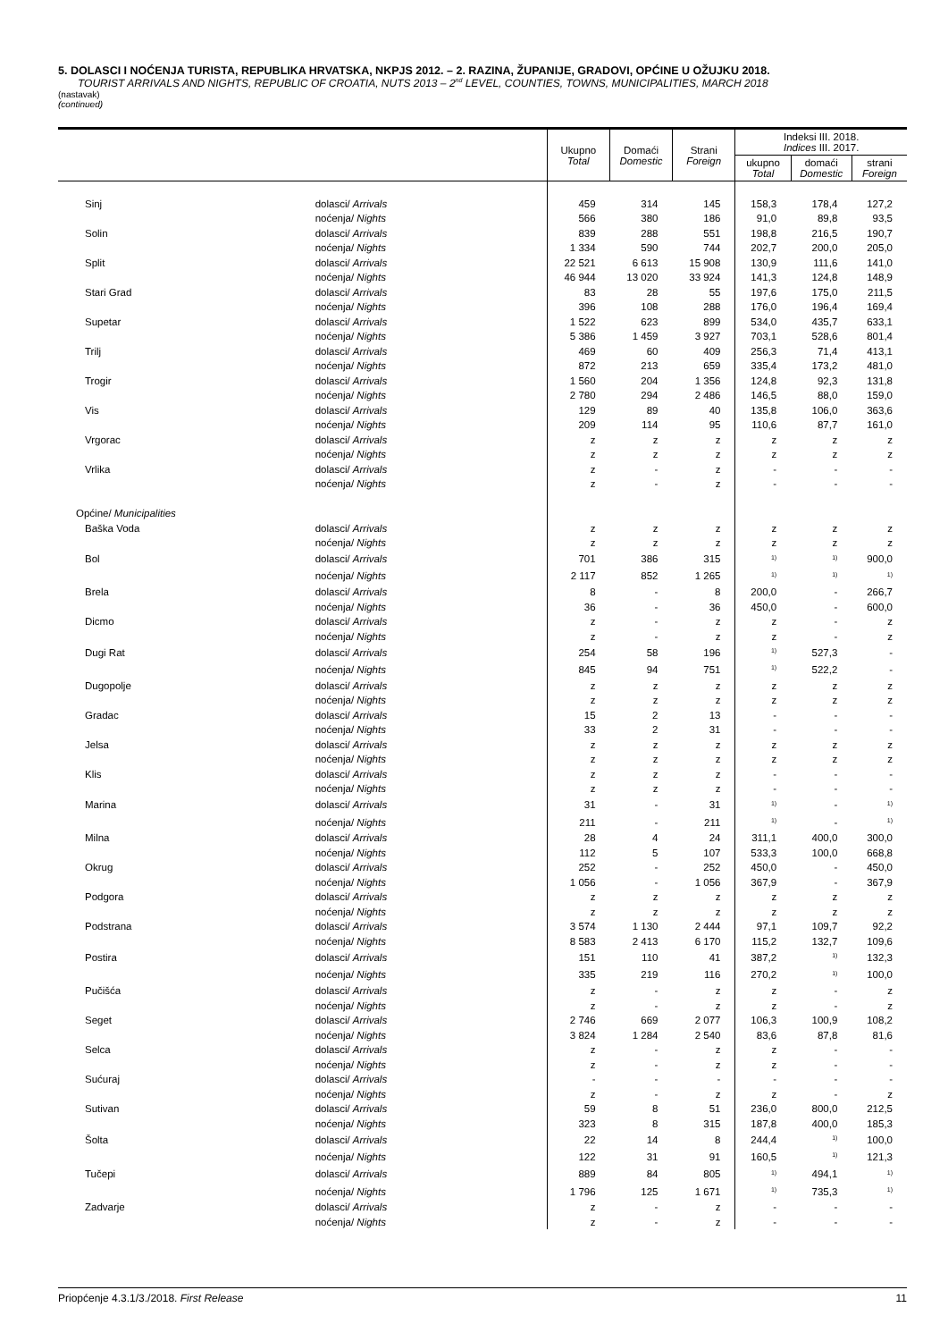5. DOLASCI I NOĆENJA TURISTA, REPUBLIKA HRVATSKA, NKPJS 2012. – 2. RAZINA, ŽUPANIJE, GRADOVI, OPĆINE U OŽUJKU 2018.
TOURIST ARRIVALS AND NIGHTS, REPUBLIC OF CROATIA, NUTS 2013 – 2<sup>nd</sup> LEVEL, COUNTIES, TOWNS, MUNICIPALITIES, MARCH 2018
(nastavak)
(continued)
| | | Ukupno Total | Domaći Domestic | Strani Foreign | Indeksi III. 2018. Indices III. 2017. | | |
| --- | --- | --- | --- | --- | --- | --- | --- |
| | | | | | ukupno Total | domaći Domestic | strani Foreign |
| Sinj | dolasci/ Arrivals | 459 | 314 | 145 | 158,3 | 178,4 | 127,2 |
| | noćenja/ Nights | 566 | 380 | 186 | 91,0 | 89,8 | 93,5 |
| Solin | dolasci/ Arrivals | 839 | 288 | 551 | 198,8 | 216,5 | 190,7 |
| | noćenja/ Nights | 1 334 | 590 | 744 | 202,7 | 200,0 | 205,0 |
| Split | dolasci/ Arrivals | 22 521 | 6 613 | 15 908 | 130,9 | 111,6 | 141,0 |
| | noćenja/ Nights | 46 944 | 13 020 | 33 924 | 141,3 | 124,8 | 148,9 |
| Stari Grad | dolasci/ Arrivals | 83 | 28 | 55 | 197,6 | 175,0 | 211,5 |
| | noćenja/ Nights | 396 | 108 | 288 | 176,0 | 196,4 | 169,4 |
| Supetar | dolasci/ Arrivals | 1 522 | 623 | 899 | 534,0 | 435,7 | 633,1 |
| | noćenja/ Nights | 5 386 | 1 459 | 3 927 | 703,1 | 528,6 | 801,4 |
| Trilj | dolasci/ Arrivals | 469 | 60 | 409 | 256,3 | 71,4 | 413,1 |
| | noćenja/ Nights | 872 | 213 | 659 | 335,4 | 173,2 | 481,0 |
| Trogir | dolasci/ Arrivals | 1 560 | 204 | 1 356 | 124,8 | 92,3 | 131,8 |
| | noćenja/ Nights | 2 780 | 294 | 2 486 | 146,5 | 88,0 | 159,0 |
| Vis | dolasci/ Arrivals | 129 | 89 | 40 | 135,8 | 106,0 | 363,6 |
| | noćenja/ Nights | 209 | 114 | 95 | 110,6 | 87,7 | 161,0 |
| Vrgorac | dolasci/ Arrivals | z | z | z | z | z | z |
| | noćenja/ Nights | z | z | z | z | z | z |
| Vrlika | dolasci/ Arrivals | z | - | z | - | - | - |
| | noćenja/ Nights | z | - | z | - | - | - |
| Općine/ Municipalities | | | | | | | |
| Baška Voda | dolasci/ Arrivals | z | z | z | z | z | z |
| | noćenja/ Nights | z | z | z | z | z | z |
| Bol | dolasci/ Arrivals | 701 | 386 | 315 | <sup>1)</sup> | <sup>1)</sup> | 900,0 |
| | noćenja/ Nights | 2 117 | 852 | 1 265 | <sup>1)</sup> | <sup>1)</sup> | <sup>1)</sup> |
| Brela | dolasci/ Arrivals | 8 | - | 8 | 200,0 | - | 266,7 |
| | noćenja/ Nights | 36 | - | 36 | 450,0 | - | 600,0 |
| Dicmo | dolasci/ Arrivals | z | - | z | z | - | z |
| | noćenja/ Nights | z | - | z | z | - | z |
| Dugi Rat | dolasci/ Arrivals | 254 | 58 | 196 | <sup>1)</sup> | 527,3 | - |
| | noćenja/ Nights | 845 | 94 | 751 | <sup>1)</sup> | 522,2 | - |
| Dugopolje | dolasci/ Arrivals | z | z | z | z | z | z |
| | noćenja/ Nights | z | z | z | z | z | z |
| Gradac | dolasci/ Arrivals | 15 | 2 | 13 | - | - | - |
| | noćenja/ Nights | 33 | 2 | 31 | - | - | - |
| Jelsa | dolasci/ Arrivals | z | z | z | z | z | z |
| | noćenja/ Nights | z | z | z | z | z | z |
| Klis | dolasci/ Arrivals | z | z | z | - | - | - |
| | noćenja/ Nights | z | z | z | - | - | - |
| Marina | dolasci/ Arrivals | 31 | - | 31 | <sup>1)</sup> | - | <sup>1)</sup> |
| | noćenja/ Nights | 211 | - | 211 | <sup>1)</sup> | - | <sup>1)</sup> |
| Milna | dolasci/ Arrivals | 28 | 4 | 24 | 311,1 | 400,0 | 300,0 |
| | noćenja/ Nights | 112 | 5 | 107 | 533,3 | 100,0 | 668,8 |
| Okrug | dolasci/ Arrivals | 252 | - | 252 | 450,0 | - | 450,0 |
| | noćenja/ Nights | 1 056 | - | 1 056 | 367,9 | - | 367,9 |
| Podgora | dolasci/ Arrivals | z | z | z | z | z | z |
| | noćenja/ Nights | z | z | z | z | z | z |
| Podstrana | dolasci/ Arrivals | 3 574 | 1 130 | 2 444 | 97,1 | 109,7 | 92,2 |
| | noćenja/ Nights | 8 583 | 2 413 | 6 170 | 115,2 | 132,7 | 109,6 |
| Postira | dolasci/ Arrivals | 151 | 110 | 41 | 387,2 | <sup>1)</sup> | 132,3 |
| | noćenja/ Nights | 335 | 219 | 116 | 270,2 | <sup>1)</sup> | 100,0 |
| Pučišća | dolasci/ Arrivals | z | - | z | z | - | z |
| | noćenja/ Nights | z | - | z | z | - | z |
| Seget | dolasci/ Arrivals | 2 746 | 669 | 2 077 | 106,3 | 100,9 | 108,2 |
| | noćenja/ Nights | 3 824 | 1 284 | 2 540 | 83,6 | 87,8 | 81,6 |
| Selca | dolasci/ Arrivals | z | - | z | z | - | - |
| | noćenja/ Nights | z | - | z | z | - | - |
| Sućuraj | dolasci/ Arrivals | - | - | - | - | - | - |
| | noćenja/ Nights | z | - | z | z | - | z |
| Sutivan | dolasci/ Arrivals | 59 | 8 | 51 | 236,0 | 800,0 | 212,5 |
| | noćenja/ Nights | 323 | 8 | 315 | 187,8 | 400,0 | 185,3 |
| Šolta | dolasci/ Arrivals | 22 | 14 | 8 | 244,4 | <sup>1)</sup> | 100,0 |
| | noćenja/ Nights | 122 | 31 | 91 | 160,5 | <sup>1)</sup> | 121,3 |
| Tučepi | dolasci/ Arrivals | 889 | 84 | 805 | <sup>1)</sup> | 494,1 | <sup>1)</sup> |
| | noćenja/ Nights | 1 796 | 125 | 1 671 | <sup>1)</sup> | 735,3 | <sup>1)</sup> |
| Zadvarje | dolasci/ Arrivals | z | - | z | - | - | - |
| | noćenja/ Nights | z | - | z | - | - | - |
Priopćenje 4.3.1/3./2018. First Release 11